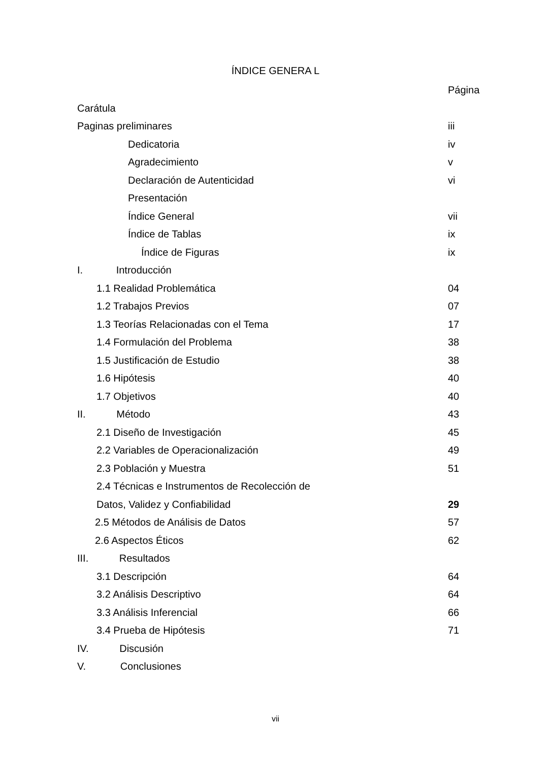ÍNDICE GENERA L
Página
Carátula
Paginas preliminares iii
Dedicatoria iv
Agradecimiento v
Declaración de Autenticidad vi
Presentación
Índice General vii
Índice de Tablas ix
Índice de Figuras ix
I. Introducción
1.1 Realidad Problemática 04
1.2 Trabajos Previos 07
1.3 Teorías Relacionadas con el Tema 17
1.4 Formulación del Problema 38
1.5 Justificación de Estudio 38
1.6 Hipótesis 40
1.7 Objetivos 40
II. Método 43
2.1 Diseño de Investigación 45
2.2 Variables de Operacionalización 49
2.3 Población y Muestra 51
2.4 Técnicas e Instrumentos de Recolección de
Datos, Validez y Confiabilidad 29
2.5 Métodos de Análisis de Datos 57
2.6 Aspectos Éticos 62
III. Resultados
3.1 Descripción 64
3.2 Análisis Descriptivo 64
3.3 Análisis Inferencial 66
3.4 Prueba de Hipótesis 71
IV. Discusión
V. Conclusiones
vii